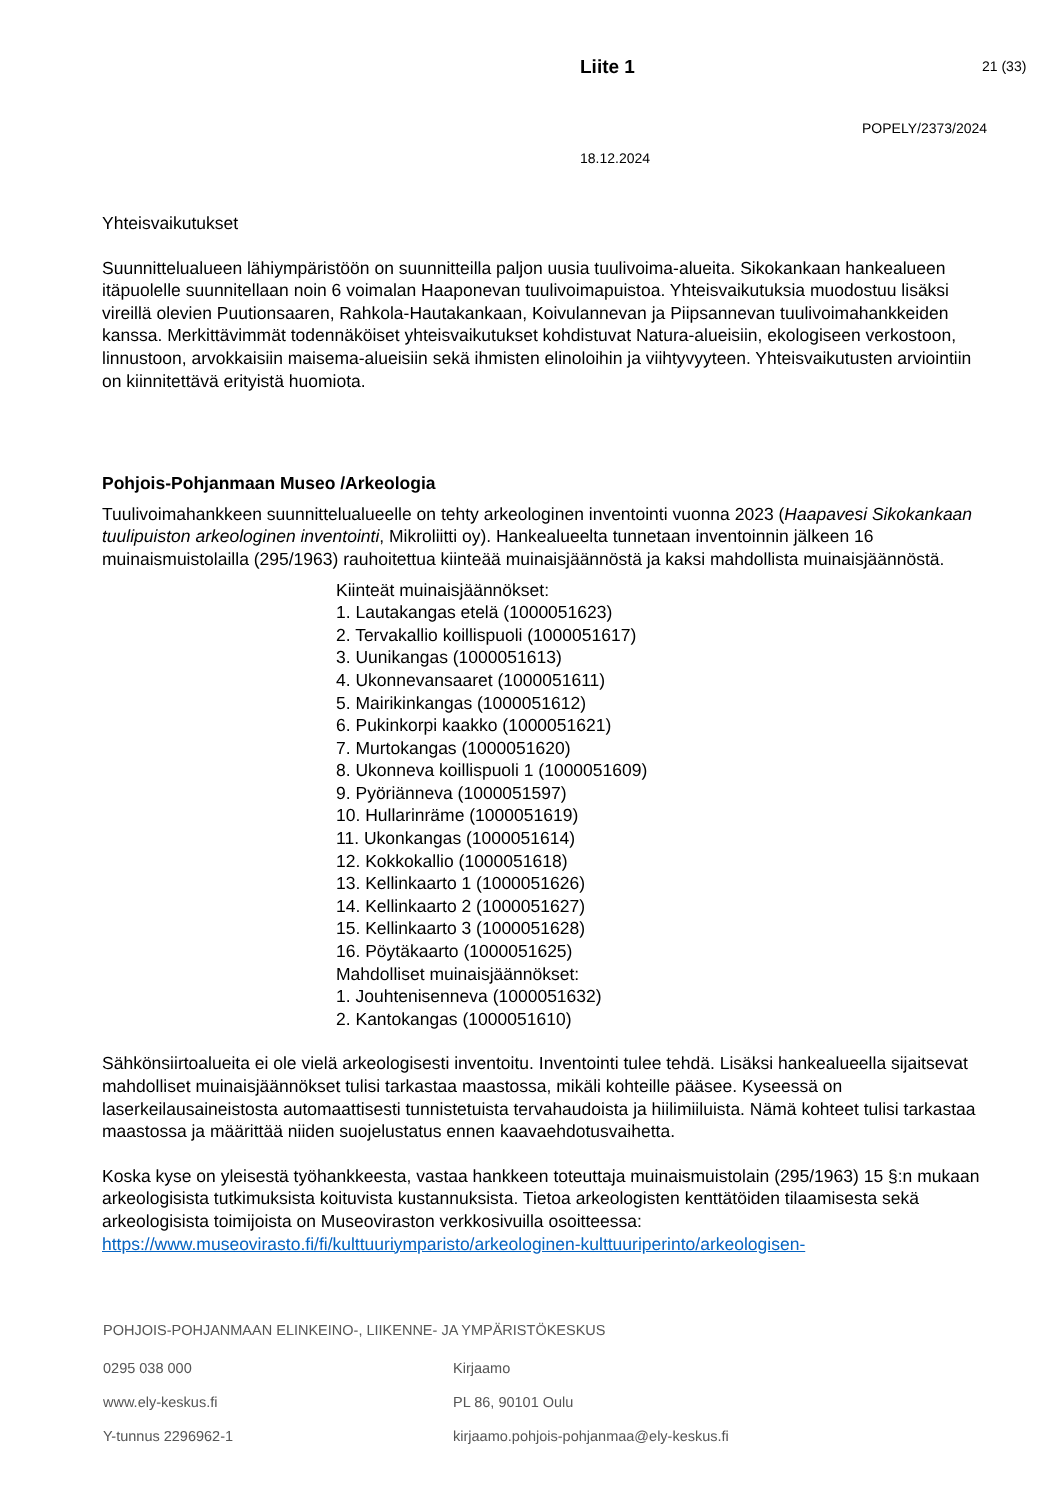Liite 1 21 (33)
POPELY/2373/2024
18.12.2024
Yhteisvaikutukset
Suunnittelualueen lähiympäristöön on suunnitteilla paljon uusia tuulivoima-alueita. Sikokankaan hankealueen itäpuolelle suunnitellaan noin 6 voimalan Haaponevan tuulivoimapuistoa. Yhteisvaikutuksia muodostuu lisäksi vireillä olevien Puutionsaaren, Rahkola-Hautakankaan, Koivulannevan ja Piipsannevan tuulivoimahankkeiden kanssa. Merkittävimmät todennäköiset yhteisvaikutukset kohdistuvat Natura-alueisiin, ekologiseen verkostoon, linnustoon, arvokkaisiin maisema-alueisiin sekä ihmisten elinoloihin ja viihtyvyyteen. Yhteisvaikutusten arviointiin on kiinnitettävä erityistä huomiota.
Pohjois-Pohjanmaan Museo /Arkeologia
Tuulivoimahankkeen suunnittelualueelle on tehty arkeologinen inventointi vuonna 2023 (Haapavesi Sikokankaan tuulipuiston arkeologinen inventointi, Mikroliitti oy). Hankealueelta tunnetaan inventoinnin jälkeen 16 muinaismuistolailla (295/1963) rauhoitettua kiinteää muinaisjäännöstä ja kaksi mahdollista muinaisjäännöstä.
Kiinteät muinaisjäännökset:
1. Lautakangas etelä (1000051623)
2. Tervakallio koillispuoli (1000051617)
3. Uunikangas (1000051613)
4. Ukonnevansaaret (1000051611)
5. Mairikinkangas (1000051612)
6. Pukinkorpi kaakko (1000051621)
7. Murtokangas (1000051620)
8. Ukonneva koillispuoli 1 (1000051609)
9. Pyöriänneva (1000051597)
10. Hullarinräme (1000051619)
11. Ukonkangas (1000051614)
12. Kokkokallio (1000051618)
13. Kellinkaarto 1 (1000051626)
14. Kellinkaarto 2 (1000051627)
15. Kellinkaarto 3 (1000051628)
16. Pöytäkaarto (1000051625)
Mahdolliset muinaisjäännökset:
1. Jouhtenisenneva (1000051632)
2. Kantokangas (1000051610)
Sähkönsiirtoalueita ei ole vielä arkeologisesti inventoitu. Inventointi tulee tehdä. Lisäksi hankealueella sijaitsevat mahdolliset muinaisjäännökset tulisi tarkastaa maastossa, mikäli kohteille pääsee. Kyseessä on laserkeilausaineistosta automaattisesti tunnistetuista tervahaudoista ja hiilimiiluista. Nämä kohteet tulisi tarkastaa maastossa ja määrittää niiden suojelustatus ennen kaavaehdotusvaihetta.
Koska kyse on yleisestä työhankkeesta, vastaa hankkeen toteuttaja muinaismuistolain (295/1963) 15 §:n mukaan arkeologisista tutkimuksista koituvista kustannuksista. Tietoa arkeologisten kenttätöiden tilaamisesta sekä arkeologisista toimijoista on Museoviraston verkkosivuilla osoitteessa: https://www.museovirasto.fi/fi/kulttuuriymparisto/arkeologinen-kulttuuriperinto/arkeologisen-
POHJOIS-POHJANMAAN ELINKEINO-, LIIKENNE- JA YMPÄRISTÖKESKUS
0295 038 000 Kirjaamo
www.ely-keskus.fi PL 86, 90101 Oulu
Y-tunnus 2296962-1 kirjaamo.pohjois-pohjanmaa@ely-keskus.fi